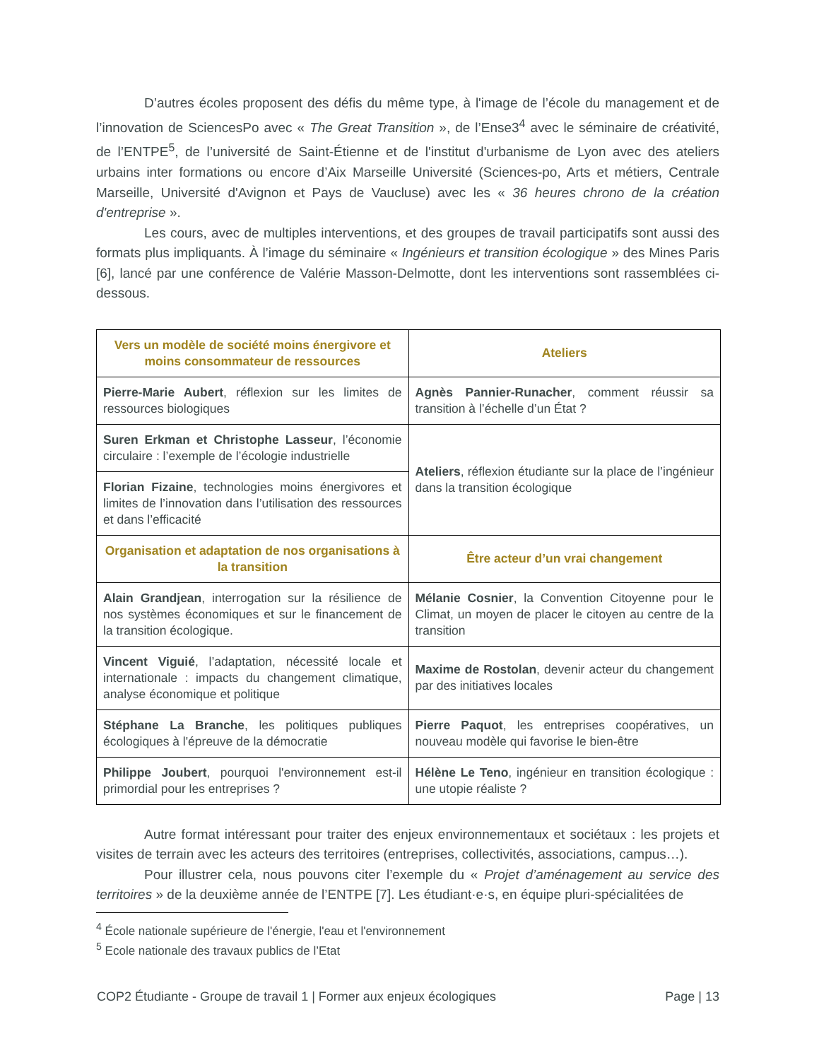D’autres écoles proposent des défis du même type, à l'image de l’école du management et de l’innovation de SciencesPo avec « The Great Transition », de l’Ense3<sup>4</sup> avec le séminaire de créativité, de l’ENTPE<sup>5</sup>, de l’université de Saint-Étienne et de l'institut d'urbanisme de Lyon avec des ateliers urbains inter formations ou encore d’Aix Marseille Université (Sciences-po, Arts et métiers, Centrale Marseille, Université d'Avignon et Pays de Vaucluse) avec les « 36 heures chrono de la création d'entreprise ».
Les cours, avec de multiples interventions, et des groupes de travail participatifs sont aussi des formats plus impliquants. À l’image du séminaire « Ingénieurs et transition écologique » des Mines Paris [6], lancé par une conférence de Valérie Masson-Delmotte, dont les interventions sont rassemblées ci-dessous.
| Vers un modèle de société moins énergivore et moins consommateur de ressources | Ateliers |
| --- | --- |
| Pierre-Marie Aubert , réflexion sur les limites de ressources biologiques | Agnès Pannier-Runacher , comment réussir sa transition à l’échelle d’un État ? |
| Suren Erkman et Christophe Lasseur , l’économie circulaire : l’exemple de l’écologie industrielle | Ateliers , réflexion étudiante sur la place de l’ingénieur dans la transition écologique |
| Florian Fizaine , technologies moins énergivores et limites de l’innovation dans l’utilisation des ressources et dans l’efficacité | |
| Organisation et adaptation de nos organisations à la transition | Être acteur d’un vrai changement |
| Alain Grandjean , interrogation sur la résilience de nos systèmes économiques et sur le financement de la transition écologique. | Mélanie Cosnier , la Convention Citoyenne pour le Climat, un moyen de placer le citoyen au centre de la transition |
| Vincent Viguié , l’adaptation, nécessité locale et internationale : impacts du changement climatique, analyse économique et politique | Maxime de Rostolan , devenir acteur du changement par des initiatives locales |
| Stéphane La Branche , les politiques publiques écologiques à l'épreuve de la démocratie | Pierre Paquot , les entreprises coopératives, un nouveau modèle qui favorise le bien-être |
| Philippe Joubert , pourquoi l'environnement est-il primordial pour les entreprises ? | Hélène Le Teno , ingénieur en transition écologique : une utopie réaliste ? |
Autre format intéressant pour traiter des enjeux environnementaux et sociétaux : les projets et visites de terrain avec les acteurs des territoires (entreprises, collectivités, associations, campus…).
Pour illustrer cela, nous pouvons citer l’exemple du « Projet d’aménagement au service des territoires » de la deuxième année de l’ENTPE [7]. Les étudiant·e·s, en équipe pluri-spécialitées de
<sup>4</sup> École nationale supérieure de l'énergie, l'eau et l'environnement
<sup>5</sup> Ecole nationale des travaux publics de l’Etat
COP2 Étudiante - Groupe de travail 1 | Former aux enjeux écologiques Page | 13